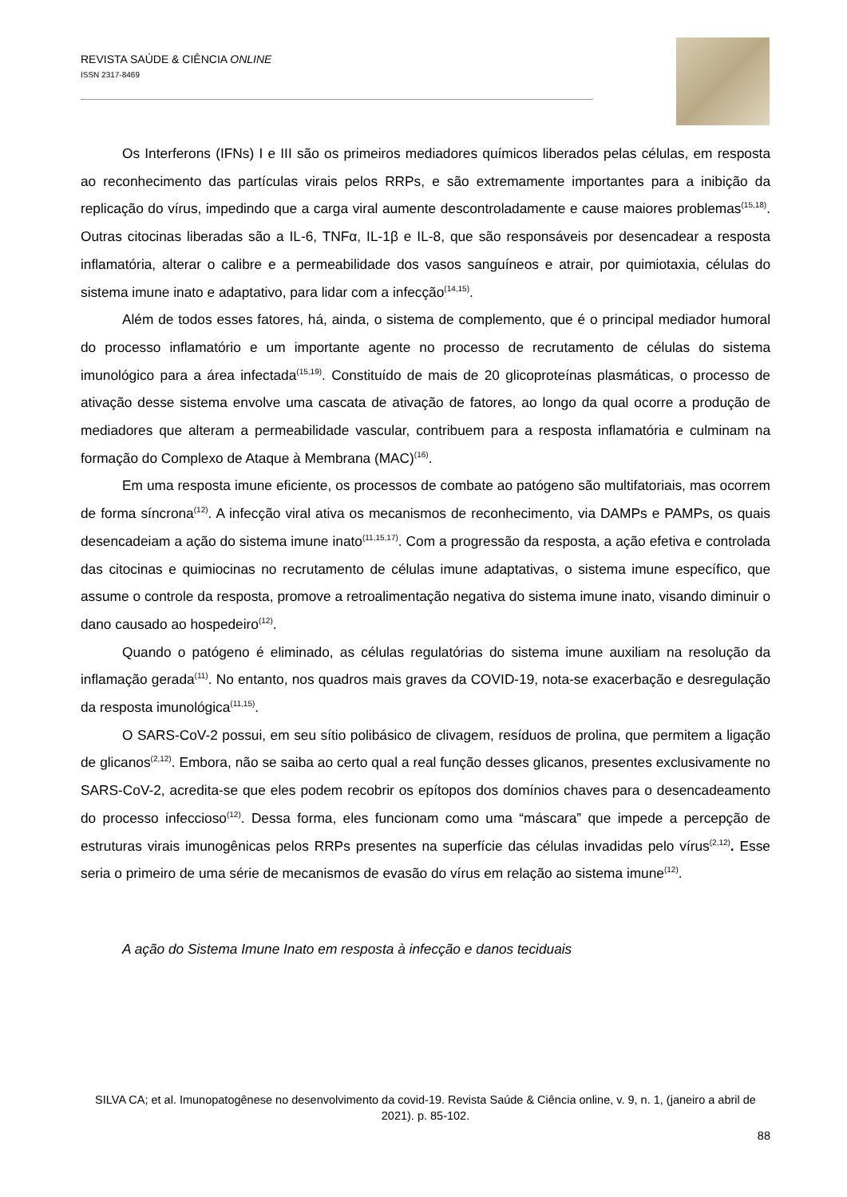REVISTA SAÚDE & CIÊNCIA ONLINE
ISSN 2317-8469
Os Interferons (IFNs) I e III são os primeiros mediadores químicos liberados pelas células, em resposta ao reconhecimento das partículas virais pelos RRPs, e são extremamente importantes para a inibição da replicação do vírus, impedindo que a carga viral aumente descontroladamente e cause maiores problemas<sup>(15,18)</sup>. Outras citocinas liberadas são a IL-6, TNFα, IL-1β e IL-8, que são responsáveis por desencadear a resposta inflamatória, alterar o calibre e a permeabilidade dos vasos sanguíneos e atrair, por quimiotaxia, células do sistema imune inato e adaptativo, para lidar com a infecção<sup>(14,15)</sup>.
Além de todos esses fatores, há, ainda, o sistema de complemento, que é o principal mediador humoral do processo inflamatório e um importante agente no processo de recrutamento de células do sistema imunológico para a área infectada<sup>(15,19)</sup>. Constituído de mais de 20 glicoproteínas plasmáticas, o processo de ativação desse sistema envolve uma cascata de ativação de fatores, ao longo da qual ocorre a produção de mediadores que alteram a permeabilidade vascular, contribuem para a resposta inflamatória e culminam na formação do Complexo de Ataque à Membrana (MAC)<sup>(16)</sup>.
Em uma resposta imune eficiente, os processos de combate ao patógeno são multifatoriais, mas ocorrem de forma síncrona<sup>(12)</sup>. A infecção viral ativa os mecanismos de reconhecimento, via DAMPs e PAMPs, os quais desencadeiam a ação do sistema imune inato<sup>(11,15,17)</sup>. Com a progressão da resposta, a ação efetiva e controlada das citocinas e quimiocinas no recrutamento de células imune adaptativas, o sistema imune específico, que assume o controle da resposta, promove a retroalimentação negativa do sistema imune inato, visando diminuir o dano causado ao hospedeiro<sup>(12)</sup>.
Quando o patógeno é eliminado, as células regulatórias do sistema imune auxiliam na resolução da inflamação gerada<sup>(11)</sup>. No entanto, nos quadros mais graves da COVID-19, nota-se exacerbação e desregulação da resposta imunológica<sup>(11,15)</sup>.
O SARS-CoV-2 possui, em seu sítio polibásico de clivagem, resíduos de prolina, que permitem a ligação de glicanos<sup>(2,12)</sup>. Embora, não se saiba ao certo qual a real função desses glicanos, presentes exclusivamente no SARS-CoV-2, acredita-se que eles podem recobrir os epítopos dos domínios chaves para o desencadeamento do processo infeccioso<sup>(12)</sup>. Dessa forma, eles funcionam como uma “máscara” que impede a percepção de estruturas virais imunogênicas pelos RRPs presentes na superfície das células invadidas pelo vírus<sup>(2,12)</sup>. Esse seria o primeiro de uma série de mecanismos de evasão do vírus em relação ao sistema imune<sup>(12)</sup>.
A ação do Sistema Imune Inato em resposta à infecção e danos teciduais
SILVA CA; et al. Imunopatogênese no desenvolvimento da covid-19. Revista Saúde & Ciência online, v. 9, n. 1, (janeiro a abril de 2021). p. 85-102.
88